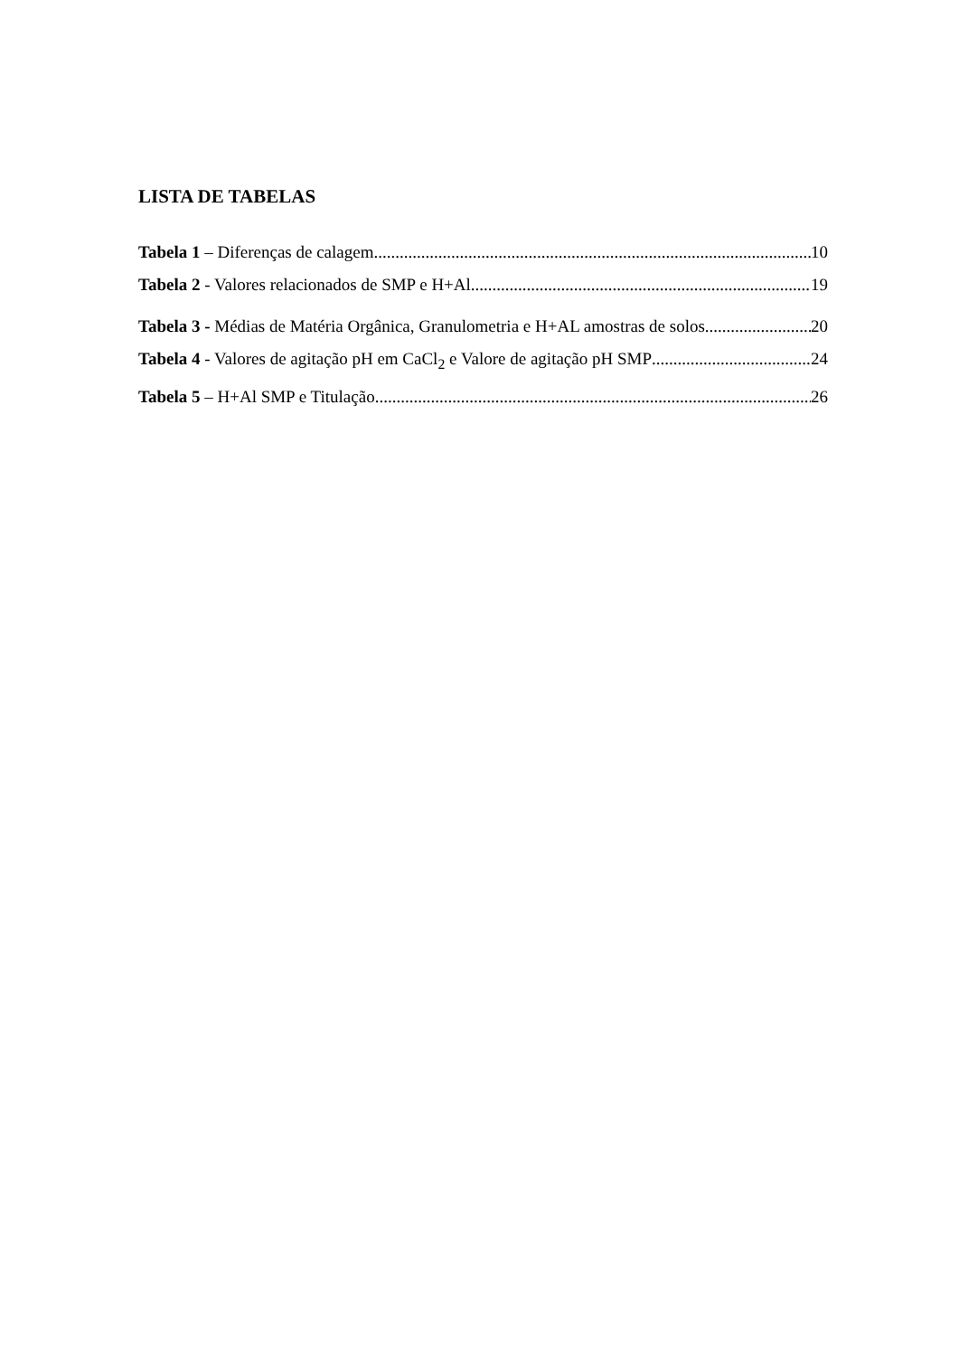LISTA DE TABELAS
Tabela 1 – Diferenças de calagem 10
Tabela 2 - Valores relacionados de SMP e H+Al 19
Tabela 3 - Médias de Matéria Orgânica, Granulometria e H+AL amostras de solos 20
Tabela 4 - Valores de agitação pH em CaCl<sub>2</sub> e Valore de agitação pH SMP 24
Tabela 5 – H+Al SMP e Titulação 26